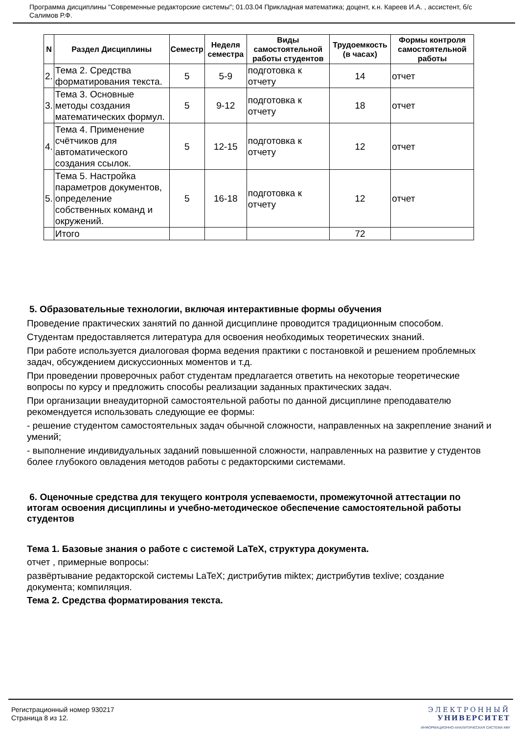Программа дисциплины "Современные редакторские системы"; 01.03.04 Прикладная математика; доцент, к.н. Кареев И.А. , ассистент, б/с Салимов Р.Ф.
| N | Раздел Дисциплины | Семестр | Неделя семестра | Виды самостоятельной работы студентов | Трудоемкость (в часах) | Формы контроля самостоятельной работы |
| --- | --- | --- | --- | --- | --- | --- |
| 2. | Тема 2. Средства форматирования текста. | 5 | 5-9 | подготовка к отчету | 14 | отчет |
| 3. | Тема 3. Основные методы создания математических формул. | 5 | 9-12 | подготовка к отчету | 18 | отчет |
| 4. | Тема 4. Применение счётчиков для автоматического создания ссылок. | 5 | 12-15 | подготовка к отчету | 12 | отчет |
| 5. | Тема 5. Настройка параметров документов, определение собственных команд и окружений. | 5 | 16-18 | подготовка к отчету | 12 | отчет |
| | Итого | | | | 72 | |
5. Образовательные технологии, включая интерактивные формы обучения
Проведение практических занятий по данной дисциплине проводится традиционным способом.
Студентам предоставляется литература для освоения необходимых теоретических знаний.
При работе используется диалоговая форма ведения практики с постановкой и решением проблемных задач, обсуждением дискуссионных моментов и т.д.
При проведении проверочных работ студентам предлагается ответить на некоторые теоретические вопросы по курсу и предложить способы реализации заданных практических задач.
При организации внеаудиторной самостоятельной работы по данной дисциплине преподавателю рекомендуется использовать следующие ее формы:
- решение студентом самостоятельных задач обычной сложности, направленных на закрепление знаний и умений;
- выполнение индивидуальных заданий повышенной сложности, направленных на развитие у студентов более глубокого овладения методов работы с редакторскими системами.
6. Оценочные средства для текущего контроля успеваемости, промежуточной аттестации по итогам освоения дисциплины и учебно-методическое обеспечение самостоятельной работы студентов
Тема 1. Базовые знания о работе с системой LaTeX, структура документа.
отчет , примерные вопросы:
развёртывание редакторской системы LaTeX; дистрибутив miktex; дистрибутив texlive; создание документа; компиляция.
Тема 2. Средства форматирования текста.
Регистрационный номер 930217
Страница 8 из 12.
ЭЛЕКТРОННЫЙ
УНИВЕРСИТЕТ
ИНФОРМАЦИОННО-АНАЛИТИЧЕСКАЯ СИСТЕМА КФУ